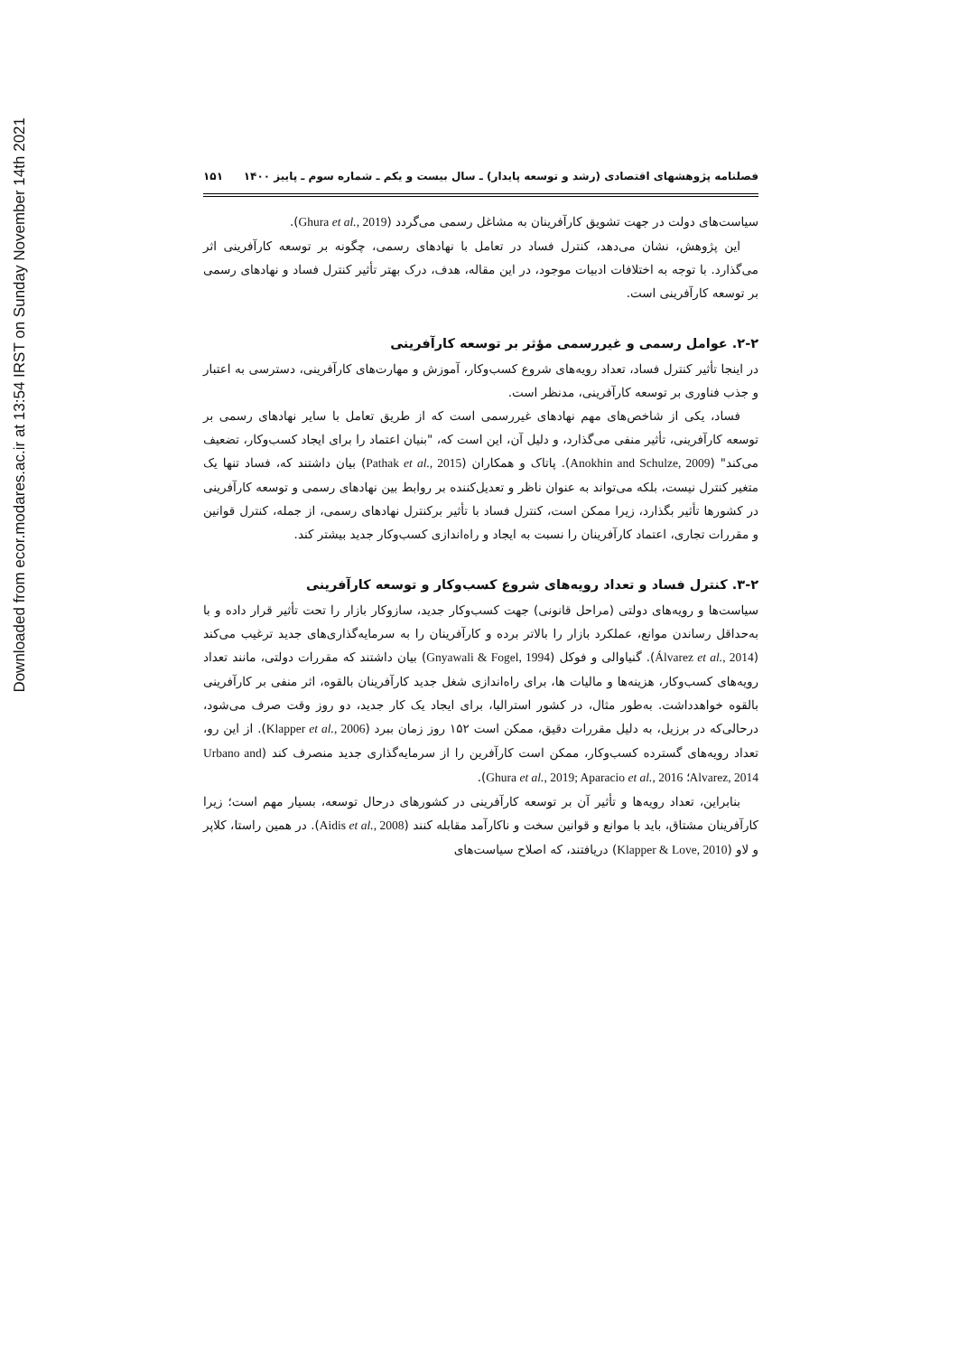Downloaded from ecor.modares.ac.ir at 13:54 IRST on Sunday November 14th 2021
فصلنامه پژوهشهای اقتصادی (رشد و توسعه پایدار) ـ سال بیست و یکم ـ شماره سوم ـ پاییز ۱۴۰۰ ۱۵۱
سیاست‌های دولت در جهت تشویق کارآفرینان به مشاغل رسمی می‌گردد (Ghura et al., 2019).
این پژوهش، نشان می‌دهد، کنترل فساد در تعامل با نهادهای رسمی، چگونه بر توسعه کارآفرینی اثر می‌گذارد. با توجه به اختلافات ادبیات موجود، در این مقاله، هدف، درک بهتر تأثیر کنترل فساد و نهادهای رسمی بر توسعه کارآفرینی است.
۲-۲. عوامل رسمی و غیررسمی مؤثر بر توسعه کارآفرینی
در اینجا تأثیر کنترل فساد، تعداد رویه‌های شروع کسب‌وکار، آموزش و مهارت‌های کارآفرینی، دسترسی به اعتبار و جذب فناوری بر توسعه کارآفرینی، مدنظر است.
فساد، یکی از شاخص‌های مهم نهادهای غیررسمی است که از طریق تعامل با سایر نهادهای رسمی بر توسعه کارآفرینی، تأثیر منفی می‌گذارد، و دلیل آن، این است که، "بنیان اعتماد را برای ایجاد کسب‌وکار، تضعیف می‌کند" (Anokhin and Schulze, 2009). پاتاک و همکاران (Pathak et al., 2015) بیان داشتند که، فساد تنها یک متغیر کنترل نیست، بلکه می‌تواند به عنوان ناظر و تعدیل‌کننده بر روابط بین نهادهای رسمی و توسعه کارآفرینی در کشورها تأثیر بگذارد، زیرا ممکن است، کنترل فساد با تأثیر برکنترل نهادهای رسمی، از جمله، کنترل قوانین و مقررات تجاری، اعتماد کارآفرینان را نسبت به ایجاد و راه‌اندازی کسب‌وکار جدید بیشتر کند.
۳-۲. کنترل فساد و تعداد رویه‌های شروع کسب‌وکار و توسعه کارآفرینی
سیاست‌ها و رویه‌های دولتی (مراحل قانونی) جهت کسب‌وکار جدید، سازوکار بازار را تحت تأثیر قرار داده و با به‌حداقل رساندن موانع، عملکرد بازار را بالاتر برده و کارآفرینان را به سرمایه‌گذاری‌های جدید ترغیب می‌کند (Álvarez et al., 2014). گنیاوالی و فوکل (Gnyawali & Fogel, 1994) بیان داشتند که مقررات دولتی، مانند تعداد رویه‌های کسب‌وکار، هزینه‌ها و مالیات ها، برای راه‌اندازی شغل جدید کارآفرینان بالقوه، اثر منفی بر کارآفرینی بالقوه خواهدداشت. به‌طور مثال، در کشور استرالیا، برای ایجاد یک کار جدید، دو روز وقت صرف می‌شود، درحالی‌که در برزیل، به دلیل مقررات دقیق، ممکن است ۱۵۲ روز زمان ببرد (Klapper et al., 2006). از این رو، تعداد رویه‌های گسترده کسب‌وکار، ممکن است کارآفرین را از سرمایه‌گذاری جدید منصرف کند (Urbano and Alvarez, 2014؛ Ghura et al., 2019; Aparacio et al., 2016).
بنابراین، تعداد رویه‌ها و تأثیر آن بر توسعه کارآفرینی در کشورهای درحال توسعه، بسیار مهم است؛ زیرا کارآفرینان مشتاق، باید با موانع و قوانین سخت و ناکارآمد مقابله کنند (Aidis et al., 2008). در همین راستا، کلاپر و لاو (Klapper & Love, 2010) دریافتند، که اصلاح سیاست‌های